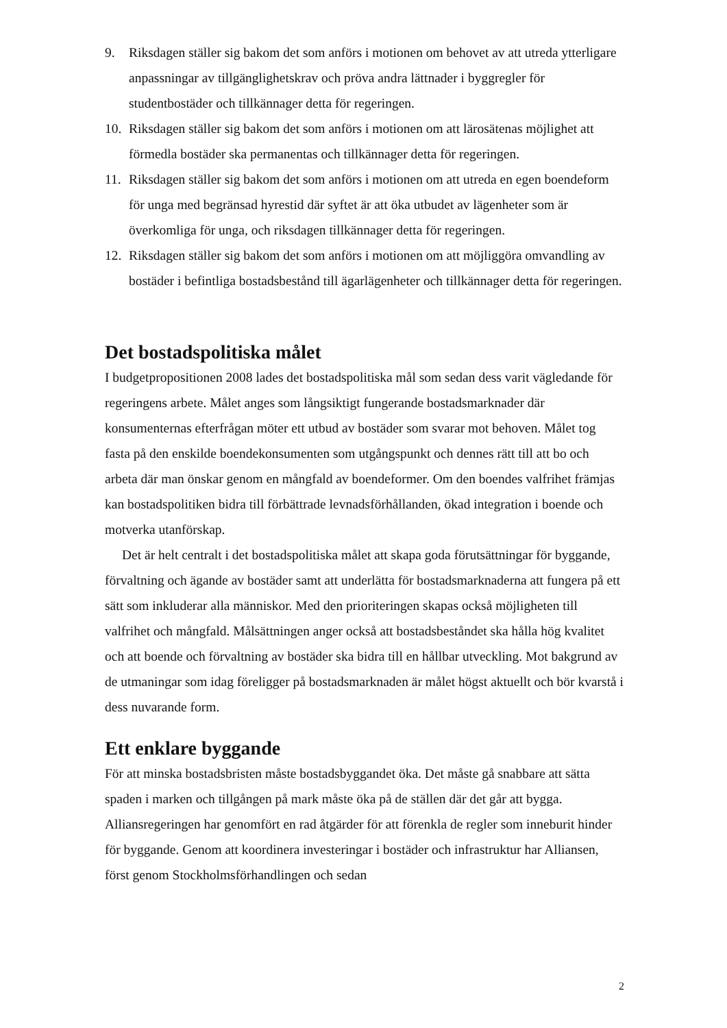9. Riksdagen ställer sig bakom det som anförs i motionen om behovet av att utreda ytterligare anpassningar av tillgänglighetskrav och pröva andra lättnader i byggregler för studentbostäder och tillkännager detta för regeringen.
10. Riksdagen ställer sig bakom det som anförs i motionen om att lärosätenas möjlighet att förmedla bostäder ska permanentas och tillkännager detta för regeringen.
11. Riksdagen ställer sig bakom det som anförs i motionen om att utreda en egen boendeform för unga med begränsad hyrestid där syftet är att öka utbudet av lägenheter som är överkomliga för unga, och riksdagen tillkännager detta för regeringen.
12. Riksdagen ställer sig bakom det som anförs i motionen om att möjliggöra omvandling av bostäder i befintliga bostadsbestånd till ägarlägenheter och tillkännager detta för regeringen.
Det bostadspolitiska målet
I budgetpropositionen 2008 lades det bostadspolitiska mål som sedan dess varit vägledande för regeringens arbete. Målet anges som långsiktigt fungerande bostadsmarknader där konsumenternas efterfrågan möter ett utbud av bostäder som svarar mot behoven. Målet tog fasta på den enskilde boendekonsumenten som utgångspunkt och dennes rätt till att bo och arbeta där man önskar genom en mångfald av boendeformer. Om den boendes valfrihet främjas kan bostadspolitiken bidra till förbättrade levnadsförhållanden, ökad integration i boende och motverka utanförskap.
Det är helt centralt i det bostadspolitiska målet att skapa goda förutsättningar för byggande, förvaltning och ägande av bostäder samt att underlätta för bostadsmarknaderna att fungera på ett sätt som inkluderar alla människor. Med den prioriteringen skapas också möjligheten till valfrihet och mångfald. Målsättningen anger också att bostadsbeståndet ska hålla hög kvalitet och att boende och förvaltning av bostäder ska bidra till en hållbar utveckling. Mot bakgrund av de utmaningar som idag föreligger på bostadsmarknaden är målet högst aktuellt och bör kvarstå i dess nuvarande form.
Ett enklare byggande
För att minska bostadsbristen måste bostadsbyggandet öka. Det måste gå snabbare att sätta spaden i marken och tillgången på mark måste öka på de ställen där det går att bygga. Alliansregeringen har genomfört en rad åtgärder för att förenkla de regler som inneburit hinder för byggande. Genom att koordinera investeringar i bostäder och infrastruktur har Alliansen, först genom Stockholmsförhandlingen och sedan
2